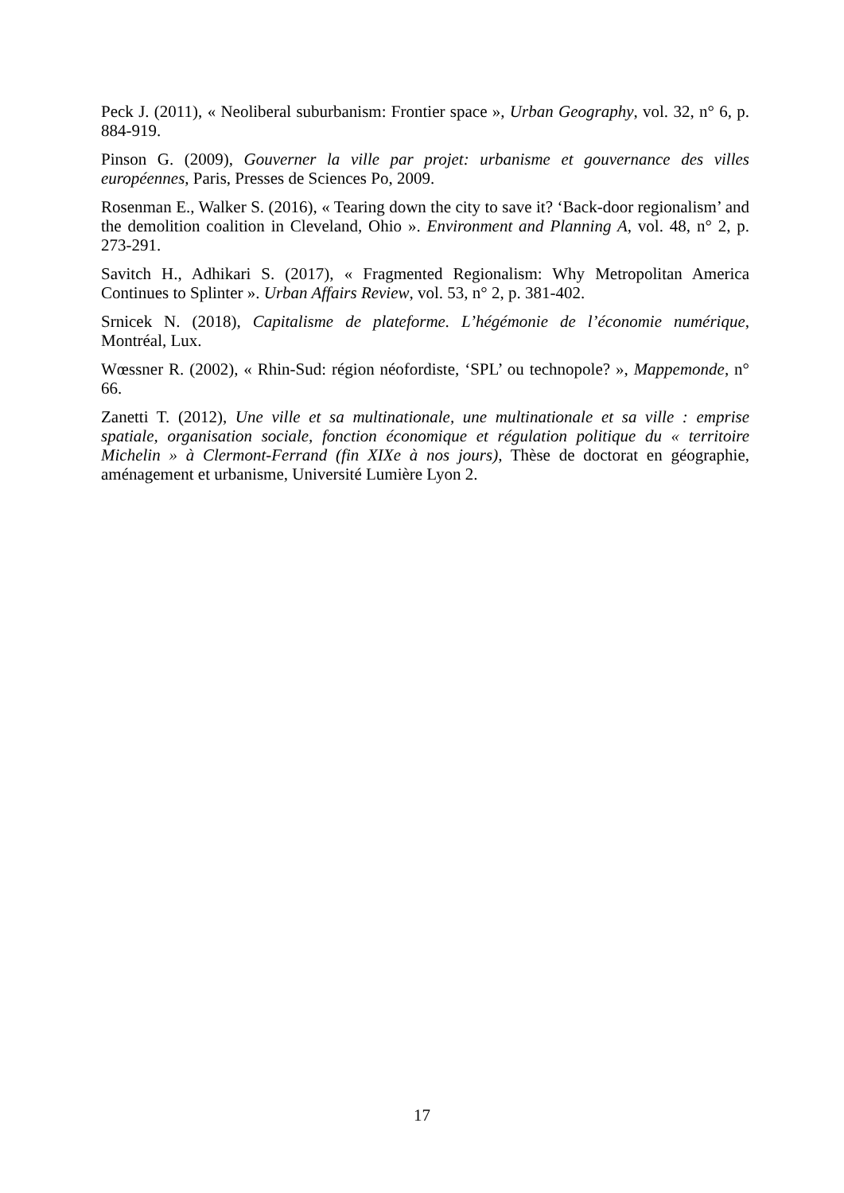Peck J. (2011), « Neoliberal suburbanism: Frontier space », Urban Geography, vol. 32, n° 6, p. 884-919.
Pinson G. (2009), Gouverner la ville par projet: urbanisme et gouvernance des villes européennes, Paris, Presses de Sciences Po, 2009.
Rosenman E., Walker S. (2016), « Tearing down the city to save it? ‘Back-door regionalism’ and the demolition coalition in Cleveland, Ohio ». Environment and Planning A, vol. 48, n° 2, p. 273-291.
Savitch H., Adhikari S. (2017), « Fragmented Regionalism: Why Metropolitan America Continues to Splinter ». Urban Affairs Review, vol. 53, n° 2, p. 381-402.
Srnicek N. (2018), Capitalisme de plateforme. L’hégémonie de l’économie numérique, Montréal, Lux.
Wœssner R. (2002), « Rhin-Sud: région néofordiste, ‘SPL’ ou technopole? », Mappemonde, n° 66.
Zanetti T. (2012), Une ville et sa multinationale, une multinationale et sa ville : emprise spatiale, organisation sociale, fonction économique et régulation politique du « territoire Michelin » à Clermont-Ferrand (fin XIXe à nos jours), Thèse de doctorat en géographie, aménagement et urbanisme, Université Lumière Lyon 2.
17